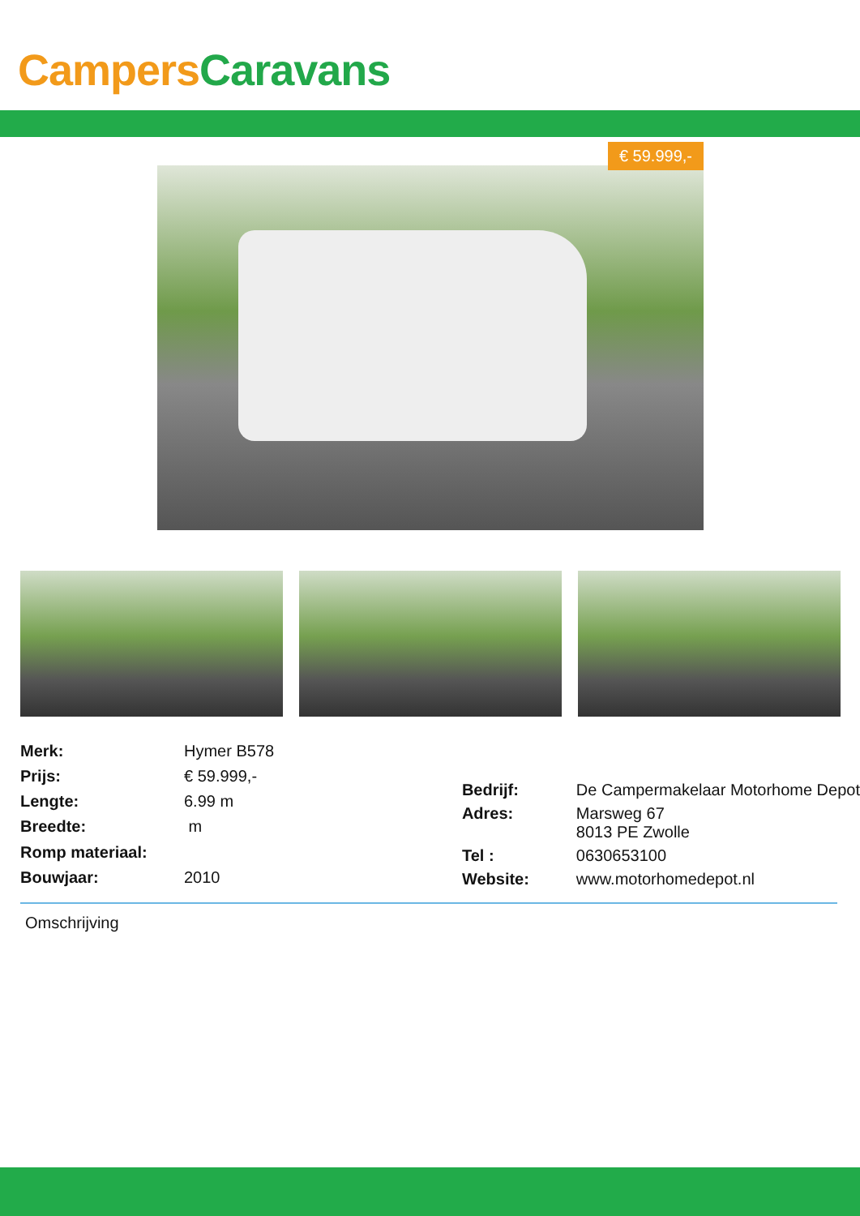Campers Caravans
€ 59.999,-
| Merk: | Hymer B578 |
| Prijs: | € 59.999,- |
| Lengte: | 6.99 m |
| Breedte: | m |
| Romp materiaal: | |
| Bouwjaar: | 2010 |
| Bedrijf: | De Campermakelaar Motorhome Depot |
| Adres: | Marsweg 67 8013 PE Zwolle |
| Tel : | 0630653100 |
| Website: | www.motorhomedepot.nl |
Omschrijving